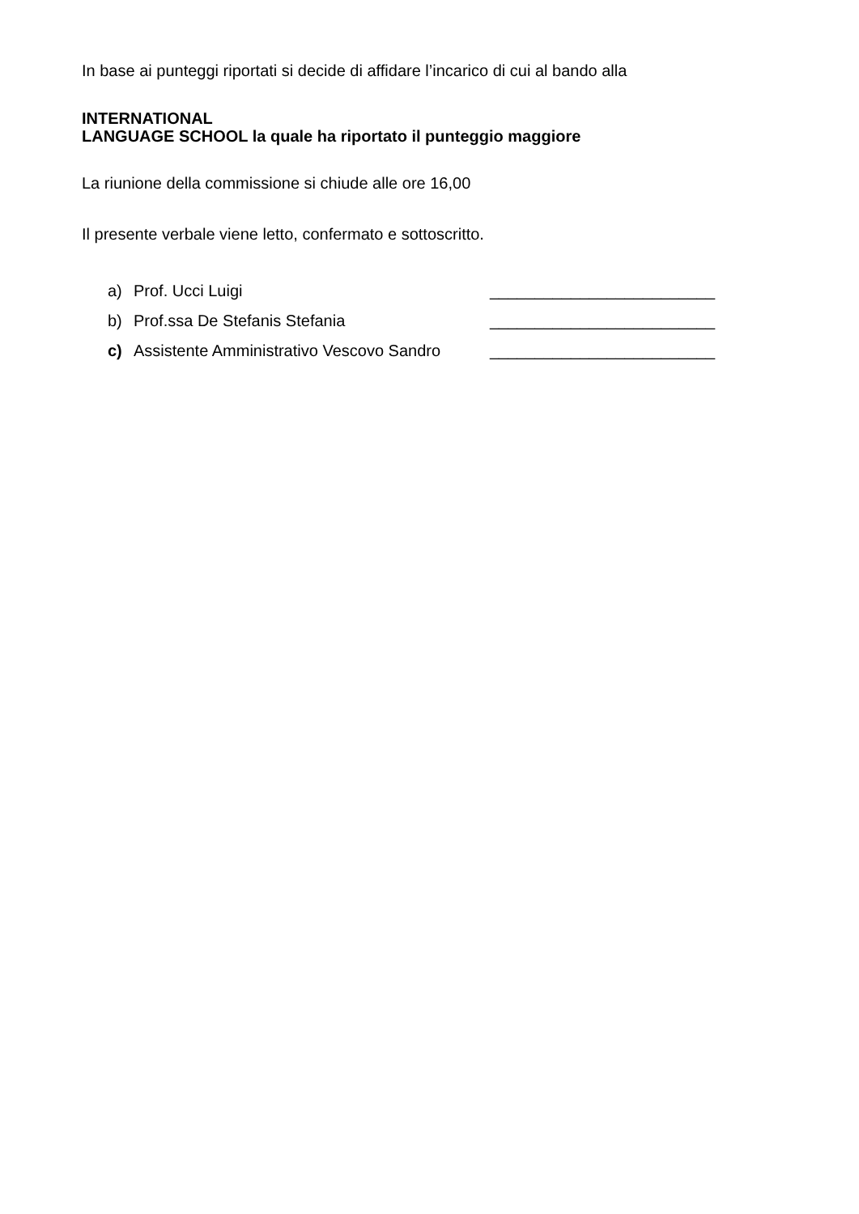In base ai punteggi riportati si decide di affidare l’incarico di cui al bando alla
INTERNATIONAL
LANGUAGE SCHOOL la quale ha riportato il punteggio maggiore
La riunione della commissione si chiude alle ore 16,00
Il presente verbale viene letto, confermato e sottoscritto.
a) Prof. Ucci Luigi _________________________
b) Prof.ssa De Stefanis Stefania _________________________
c) Assistente Amministrativo Vescovo Sandro _________________________